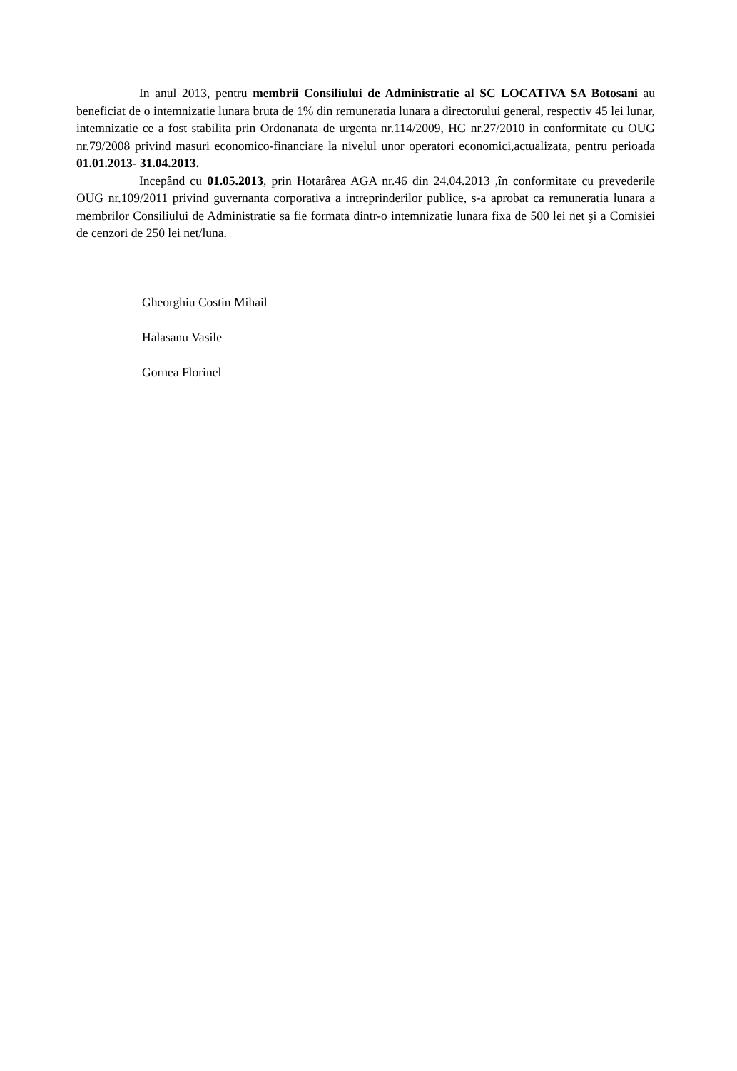In anul 2013, pentru membrii Consiliului de Administratie al SC LOCATIVA SA Botosani au beneficiat de o intemnizatie lunara bruta de 1% din remuneratia lunara a directorului general, respectiv 45 lei lunar, intemnizatie ce a fost stabilita prin Ordonanata de urgenta nr.114/2009, HG nr.27/2010 in conformitate cu OUG nr.79/2008 privind masuri economico-financiare la nivelul unor operatori economici,actualizata, pentru perioada 01.01.2013- 31.04.2013.
Incepând cu 01.05.2013, prin Hotarârea AGA nr.46 din 24.04.2013 ,în conformitate cu prevederile OUG nr.109/2011 privind guvernanta corporativa a intreprinderilor publice, s-a aprobat ca remuneratia lunara a membrilor Consiliului de Administratie sa fie formata dintr-o intemnizatie lunara fixa de 500 lei net şi a Comisiei de cenzori de 250 lei net/luna.
Gheorghiu Costin Mihail
Halasanu Vasile
Gornea Florinel